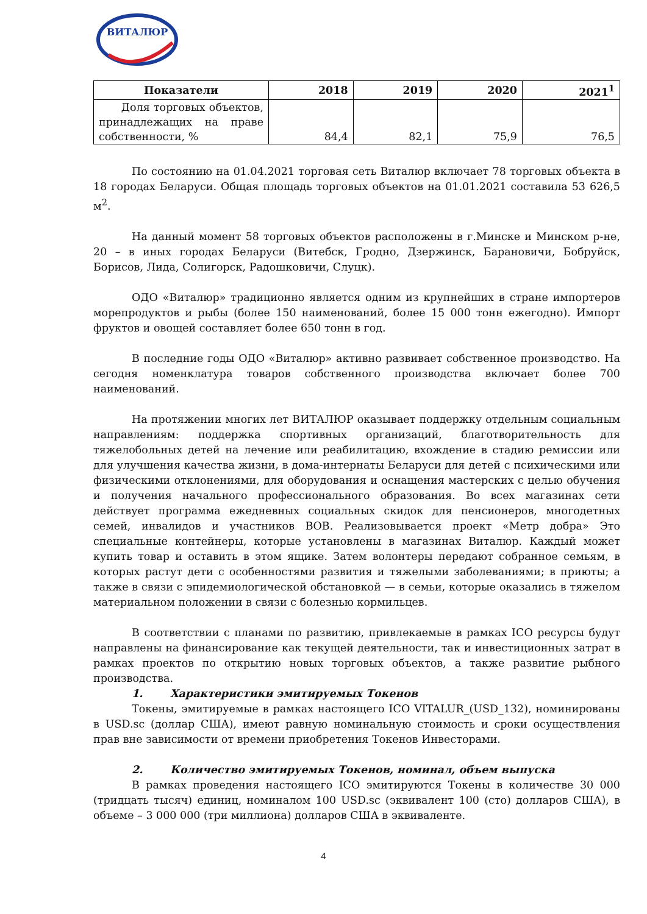ВИТАЛЮР
| Показатели | 2018 | 2019 | 2020 | 2021<sup>1</sup> |
| --- | --- | --- | --- | --- |
| Доля торговых объектов, принадлежащих на праве собственности, % | 84,4 | 82,1 | 75,9 | 76,5 |
По состоянию на 01.04.2021 торговая сеть Виталюр включает 78 торговых объекта в 18 городах Беларуси. Общая площадь торговых объектов на 01.01.2021 составила 53 626,5 м<sup>2</sup>.
На данный момент 58 торговых объектов расположены в г.Минске и Минском р-не, 20 – в иных городах Беларуси (Витебск, Гродно, Дзержинск, Барановичи, Бобруйск, Борисов, Лида, Солигорск, Радошковичи, Слуцк).
ОДО «Виталюр» традиционно является одним из крупнейших в стране импортеров морепродуктов и рыбы (более 150 наименований, более 15 000 тонн ежегодно). Импорт фруктов и овощей составляет более 650 тонн в год.
В последние годы ОДО «Виталюр» активно развивает собственное производство. На сегодня номенклатура товаров собственного производства включает более 700 наименований.
На протяжении многих лет ВИТАЛЮР оказывает поддержку отдельным социальным направлениям: поддержка спортивных организаций, благотворительность для тяжелобольных детей на лечение или реабилитацию, вхождение в стадию ремиссии или для улучшения качества жизни, в дома-интернаты Беларуси для детей с психическими или физическими отклонениями, для оборудования и оснащения мастерских с целью обучения и получения начального профессионального образования. Во всех магазинах сети действует программа ежедневных социальных скидок для пенсионеров, многодетных семей, инвалидов и участников ВОВ. Реализовывается проект «Метр добра» Это специальные контейнеры, которые установлены в магазинах Виталюр. Каждый может купить товар и оставить в этом ящике. Затем волонтеры передают собранное семьям, в которых растут дети с особенностями развития и тяжелыми заболеваниями; в приюты; а также в связи с эпидемиологической обстановкой — в семьи, которые оказались в тяжелом материальном положении в связи с болезнью кормильцев.
В соответствии с планами по развитию, привлекаемые в рамках ICO ресурсы будут направлены на финансирование как текущей деятельности, так и инвестиционных затрат в рамках проектов по открытию новых торговых объектов, а также развитие рыбного производства.
1. Характеристики эмитируемых Токенов
Токены, эмитируемые в рамках настоящего ICO VITALUR_(USD_132), номинированы в USD.sc (доллар США), имеют равную номинальную стоимость и сроки осуществления прав вне зависимости от времени приобретения Токенов Инвесторами.
2. Количество эмитируемых Токенов, номинал, объем выпуска
В рамках проведения настоящего ICO эмитируются Токены в количестве 30 000 (тридцать тысяч) единиц, номиналом 100 USD.sc (эквивалент 100 (сто) долларов США), в объеме – 3 000 000 (три миллиона) долларов США в эквиваленте.
4